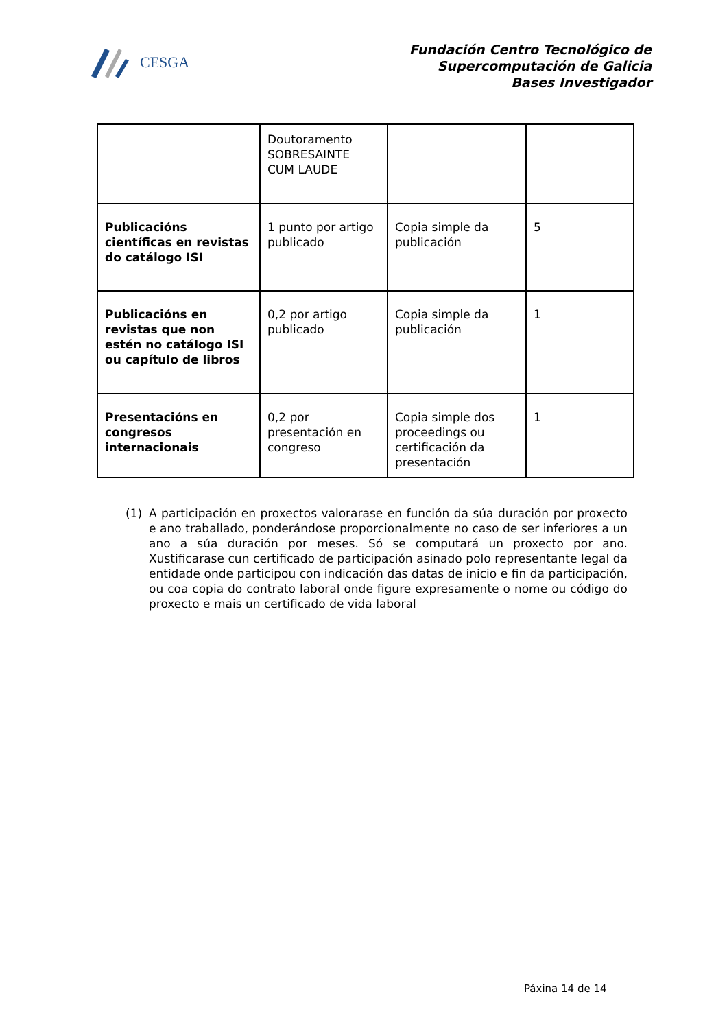CESGA
Fundación Centro Tecnológico de
Supercomputación de Galicia
Bases Investigador
| | Doutoramento SOBRESAINTE CUM LAUDE | | |
| Publicacións científicas en revistas do catálogo ISI | 1 punto por artigo publicado | Copia simple da publicación | 5 |
| Publicacións en revistas que non estén no catálogo ISI ou capítulo de libros | 0,2 por artigo publicado | Copia simple da publicación | 1 |
| Presentacións en congresos internacionais | 0,2 por presentación en congreso | Copia simple dos proceedings ou certificación da presentación | 1 |
(1) A participación en proxectos valorarase en función da súa duración por proxecto e ano traballado, ponderándose proporcionalmente no caso de ser inferiores a un ano a súa duración por meses. Só se computará un proxecto por ano. Xustificarase cun certificado de participación asinado polo representante legal da entidade onde participou con indicación das datas de inicio e fin da participación, ou coa copia do contrato laboral onde figure expresamente o nome ou código do proxecto e mais un certificado de vida laboral
Páxina 14 de 14